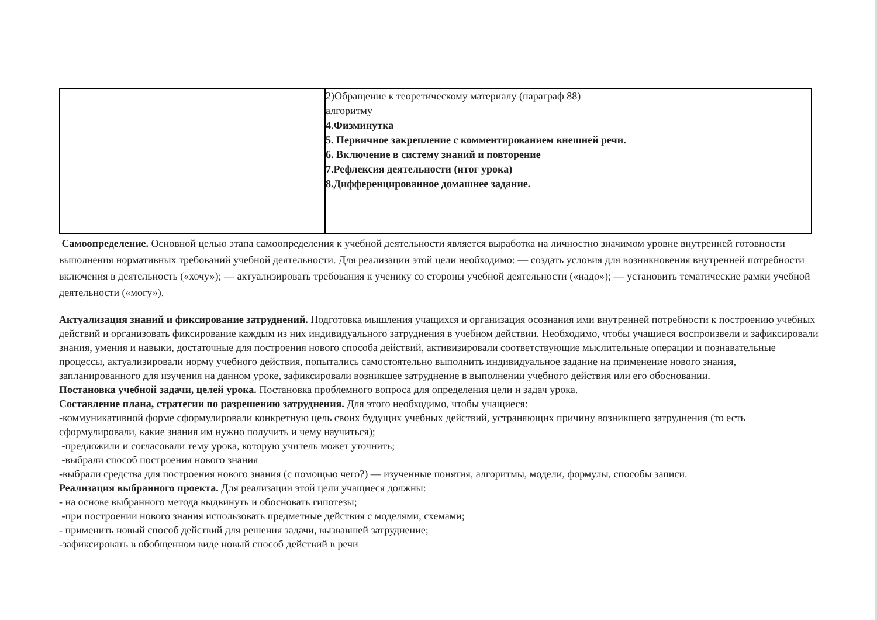| | 2)Обращение к теоретическому материалу (параграф 88) алгоритму 4.Физминутка 5. Первичное закрепление с комментированием внешней речи. 6. Включение в систему знаний и повторение 7.Рефлексия деятельности (итог урока) 8.Дифференцированное домашнее задание. |
Самоопределение. Основной целью этапа самоопределения к учебной деятельности является выработка на личностно значимом уровне внутренней готовности выполнения нормативных требований учебной деятельности. Для реализации этой цели необходимо: — создать условия для возникновения внутренней потребности включения в деятельность («хочу»); — актуализировать требования к ученику со стороны учебной деятельности («надо»); — установить тематические рамки учебной деятельности («могу»).
Актуализация знаний и фиксирование затруднений. Подготовка мышления учащихся и организация осознания ими внутренней потребности к построению учебных действий и организовать фиксирование каждым из них индивидуального затруднения в учебном действии. Необходимо, чтобы учащиеся воспроизвели и зафиксировали знания, умения и навыки, достаточные для построения нового способа действий, активизировали соответствующие мыслительные операции и познавательные процессы, актуализировали норму учебного действия, попытались самостоятельно выполнить индивидуальное задание на применение нового знания, запланированного для изучения на данном уроке, зафиксировали возникшее затруднение в выполнении учебного действия или его обосновании.
Постановка учебной задачи, целей урока. Постановка проблемного вопроса для определения цели и задач урока.
Составление плана, стратегии по разрешению затруднения. Для этого необходимо, чтобы учащиеся:
-коммуникативной форме сформулировали конкретную цель своих будущих учебных действий, устраняющих причину возникшего затруднения (то есть сформулировали, какие знания им нужно получить и чему научиться);
-предложили и согласовали тему урока, которую учитель может уточнить;
-выбрали способ построения нового знания
-выбрали средства для построения нового знания (с помощью чего?) — изученные понятия, алгоритмы, модели, формулы, способы записи.
Реализация выбранного проекта. Для реализации этой цели учащиеся должны:
- на основе выбранного метода выдвинуть и обосновать гипотезы;
-при построении нового знания использовать предметные действия с моделями, схемами;
- применить новый способ действий для решения задачи, вызвавшей затруднение;
-зафиксировать в обобщенном виде новый способ действий в речи